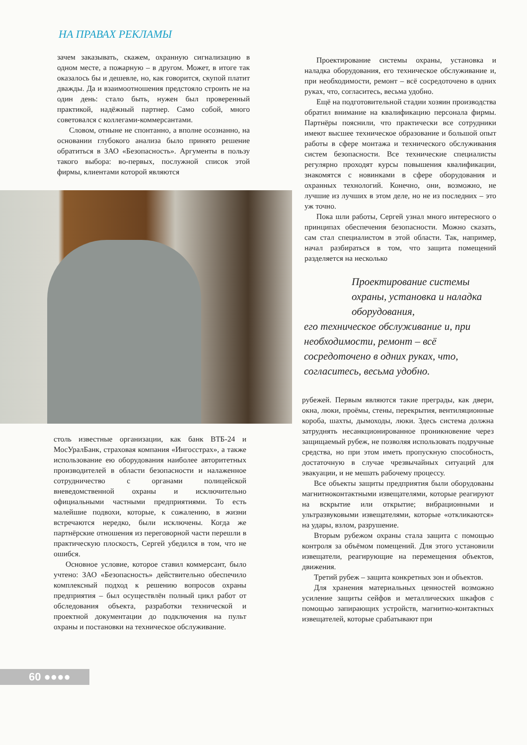НА ПРАВАХ РЕКЛАМЫ
зачем заказывать, скажем, охранную сигнализацию в одном месте, а пожарную – в другом. Может, в итоге так оказалось бы и дешевле, но, как говорится, скупой платит дважды. Да и взаимоотношения предстояло строить не на один день: стало быть, нужен был проверенный практикой, надёжный партнер. Само собой, много советовался с коллегами-коммерсантами.
Словом, отныне не спонтанно, а вполне осознанно, на основании глубокого анализа было принято решение обратиться в ЗАО «Безопасность». Аргументы в пользу такого выбора: во-первых, послужной список этой фирмы, клиентами которой являются
столь известные организации, как банк ВТБ-24 и МосУралБанк, страховая компания «Ингосстрах», а также использование ею оборудования наиболее авторитетных производителей в области безопасности и налаженное сотрудничество с органами полицейской вневедомственной охраны и исключительно официальными частными предприятиями. То есть малейшие подвохи, которые, к сожалению, в жизни встречаются нередко, были исключены. Когда же партнёрские отношения из переговорной части перешли в практическую плоскость, Сергей убедился в том, что не ошибся.
Основное условие, которое ставил коммерсант, было учтено: ЗАО «Безопасность» действительно обеспечило комплексный подход к решению вопросов охраны предприятия – был осуществлён полный цикл работ от обследования объекта, разработки технической и проектной документации до подключения на пульт охраны и постановки на техническое обслуживание.
Проектирование системы охраны, установка и наладка оборудования, его техническое обслуживание и, при необходимости, ремонт – всё сосредоточено в одних руках, что, согласитесь, весьма удобно.
Ещё на подготовительной стадии хозяин производства обратил внимание на квалификацию персонала фирмы. Партнёры пояснили, что практически все сотрудники имеют высшее техническое образование и большой опыт работы в сфере монтажа и технического обслуживания систем безопасности. Все технические специалисты регулярно проходят курсы повышения квалификации, знакомятся с новинками в сфере оборудования и охранных технологий. Конечно, они, возможно, не лучшие из лучших в этом деле, но не из последних – это уж точно.
Пока шли работы, Сергей узнал много интересного о принципах обеспечения безопасности. Можно сказать, сам стал специалистом в этой области. Так, например, начал разбираться в том, что защита помещений разделяется на несколько
Проектирование системы охраны, установка и наладка оборудования,
его техническое обслуживание и, при необходимости, ремонт – всё сосредоточено в одних руках, что, согласитесь, весьма удобно.
рубежей. Первым являются такие преграды, как двери, окна, люки, проёмы, стены, перекрытия, вентиляционные короба, шахты, дымоходы, люки. Здесь система должна затруднять несанкционированное проникновение через защищаемый рубеж, не позволяя использовать подручные средства, но при этом иметь пропускную способность, достаточную в случае чрезвычайных ситуаций для эвакуации, и не мешать рабочему процессу.
Все объекты защиты предприятия были оборудованы магнитноконтактными извещателями, которые реагируют на вскрытие или открытие; вибрационными и ультразвуковыми извещателями, которые «откликаются» на удары, взлом, разрушение.
Вторым рубежом охраны стала защита с помощью контроля за объёмом помещений. Для этого установили извещатели, реагирующие на перемещения объектов, движения.
Третий рубеж – защита конкретных зон и объектов.
Для хранения материальных ценностей возможно усиление защиты сейфов и металлических шкафов с помощью запирающих устройств, магнитно-контактных извещателей, которые срабатывают при
60 ●●●●